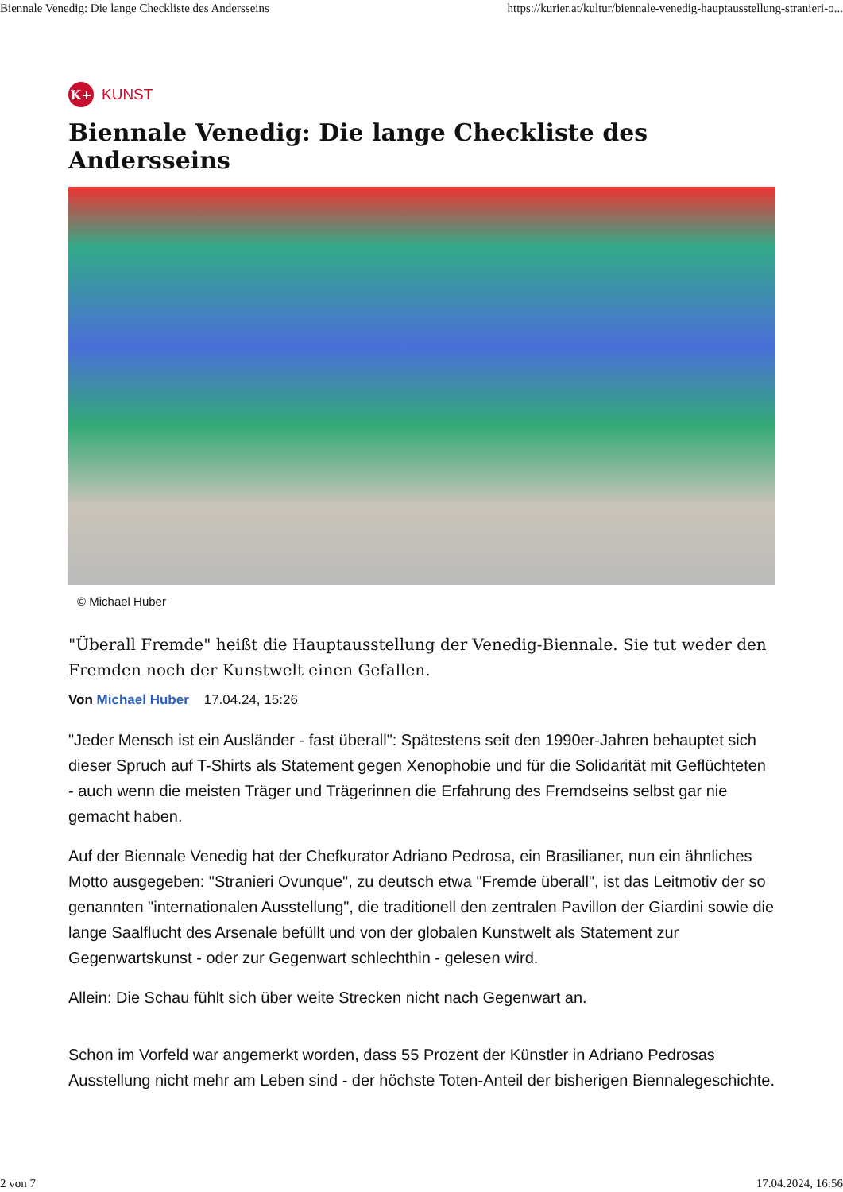Biennale Venedig: Die lange Checkliste des Andersseins https://kurier.at/kultur/biennale-venedig-hauptausstellung-stranieri-o...
K+ KUNST
Biennale Venedig: Die lange Checkliste des Andersseins
© Michael Huber
"Überall Fremde" heißt die Hauptausstellung der Venedig-Biennale. Sie tut weder den Fremden noch der Kunstwelt einen Gefallen.
Von Michael Huber 17.04.24, 15:26
"Jeder Mensch ist ein Ausländer - fast überall": Spätestens seit den 1990er-Jahren behauptet sich dieser Spruch auf T-Shirts als Statement gegen Xenophobie und für die Solidarität mit Geflüchteten - auch wenn die meisten Träger und Trägerinnen die Erfahrung des Fremdseins selbst gar nie gemacht haben.
Auf der Biennale Venedig hat der Chefkurator Adriano Pedrosa, ein Brasilianer, nun ein ähnliches Motto ausgegeben: "Stranieri Ovunque", zu deutsch etwa "Fremde überall", ist das Leitmotiv der so genannten "internationalen Ausstellung", die traditionell den zentralen Pavillon der Giardini sowie die lange Saalflucht des Arsenale befüllt und von der globalen Kunstwelt als Statement zur Gegenwartskunst - oder zur Gegenwart schlechthin - gelesen wird.
Allein: Die Schau fühlt sich über weite Strecken nicht nach Gegenwart an.
Schon im Vorfeld war angemerkt worden, dass 55 Prozent der Künstler in Adriano Pedrosas Ausstellung nicht mehr am Leben sind - der höchste Toten-Anteil der bisherigen Biennalegeschichte.
2 von 7 17.04.2024, 16:56